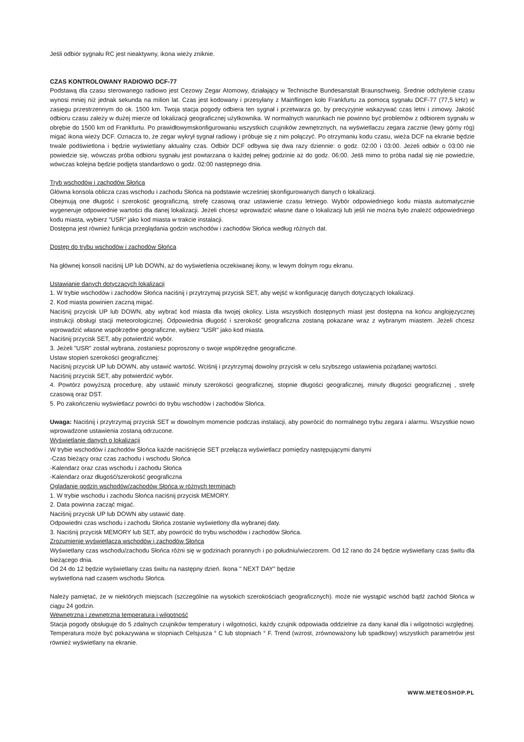Jeśli odbiór sygnału RC jest nieaktywny, ikona wieży zniknie.
CZAS KONTROLOWANY RADIOWO DCF-77
Podstawą dla czasu sterowanego radiowo jest Cezowy Zegar Atomowy, działający w Technische Bundesanstalt Braunschweig. Średnie odchylenie czasu wynosi mniej niż jednak sekunda na milion lat. Czas jest kodowany i przesyłany z Mainflingen koło Frankfurtu za pomocą sygnału DCF-77 (77,5 kHz) w zasięgu przestrzennym do ok. 1500 km. Twoja stacja pogody odbiera ten sygnał i przetwarza go, by precyzyjnie wskazywać czas letni i zimowy. Jakość odbioru czasu zależy w dużej mierze od lokalizacji geograficznej użytkownika. W normalnych warunkach nie powinno być problemów z odbiorem sygnału w obrębie do 1500 km od Frankfurtu. Po prawidłowymskonfigurowaniu wszystkich czujników zewnętrznych, na wyświetlaczu zegara zacznie (lewy górny róg) migać ikona wieży DCF. Oznacza to, że zegar wykrył sygnał radiowy i próbuje się z nim połączyć. Po otrzymaniu kodu czasu, wieża DCF na ekranie będzie trwale podświetlona i będzie wyświetlany aktualny czas. Odbiór DCF odbywa się dwa razy dziennie: o godz. 02:00 i 03:00. Jeżeli odbiór o 03:00 nie powiedzie się, wówczas próba odbioru sygnału jest powtarzana o każdej pełnej godzinie aż do godz. 06:00. Jeśli mimo to próba nadal się nie powiedzie, wówczas kolejna będzie podjęta standardowo o godz. 02:00 następnego dnia.
Tryb wschodów i zachodów Słońca
Główna konsola oblicza czas wschodu i zachodu Słońca na podstawie wcześniej skonfigurowanych danych o lokalizacji.
Obejmują one długość i szerokość geograficzną, strefę czasową oraz ustawienie czasu letniego. Wybór odpowiedniego kodu miasta automatycznie wygeneruje odpowiednie wartości dla danej lokalizacji. Jeżeli chcesz wprowadzić własne dane o lokalizacji lub jeśli nie można było znaleźć odpowiedniego kodu miasta, wybierz "USR" jako kod miasta w trakcie instalacji.
Dostępna jest również funkcja przeglądania godzin wschodów i zachodów Słońca według różnych dat.
Dostęp do trybu wschodów i zachodów Słońca
Na głównej konsoli naciśnij UP lub DOWN, aż do wyświetlenia oczekiwanej ikony, w lewym dolnym rogu ekranu.
Ustawianie danych dotyczących lokalizacji
1. W trybie wschodów i zachodów Słońca naciśnij i przytrzymaj przycisk SET, aby wejść w konfigurację danych dotyczących lokalizacji.
2. Kod miasta powinien zaczną migać.
Naciśnij przycisk UP lub DOWN, aby wybrać kod miasta dla twojej okolicy. Lista wszystkich dostępnych miast jest dostępna na końcu anglojęzycznej instrukcji obsługi stacji meteorologicznej. Odpowiednia długość i szerokość geograficzna zostaną pokazane wraz z wybranym miastem. Jeżeli chcesz wprowadzić własne współrzędne geograficzne, wybierz "USR" jako kod miasta.
Naciśnij przycisk SET, aby potwierdzić wybór.
3. Jeżeli "USR" został wybrana, zostaniesz poproszony o swoje współrzędne geograficzne.
Ustaw stopień szerokości geograficznej:
Naciśnij przycisk UP lub DOWN, aby ustawić wartość. Wciśnij i przytrzymaj dowolny przycisk w celu szybszego ustawienia pożądanej wartości.
Naciśnij przycisk SET, aby potwierdzić wybór.
4. Powtórz powyższą procedurę, aby ustawić minuty szerokości geograficznej, stopnie długości geograficznej, minuty długości geograficznej , strefę czasową oraz DST.
5. Po zakończeniu wyświetlacz powróci do trybu wschodów i zachodów Słońca.
Uwaga: Naciśnij i przytrzymaj przycisk SET w dowolnym momencie podczas instalacji, aby powrócić do normalnego trybu zegara i alarmu. Wszystkie nowo wprowadzone ustawienia zostaną odrzucone.
Wyświetlanie danych o lokalizacji
W trybie wschodów i zachodów Słońca każde naciśnięcie SET przełącza wyświetlacz pomiędzy następującymi danymi
-Czas bieżący oraz czas zachodu i wschodu Słońca
-Kalendarz oraz czas wschodu i zachodu Słońca
-Kalendarz oraz długość/szerokość geograficzna
Oglądanie godzin wschodów/zachodów Słońca w różnych terminach
1. W trybie wschodu i zachodu Słońca naciśnij przycisk MEMORY.
2. Data powinna zacząć migać.
Naciśnij przycisk UP lub DOWN aby ustawić datę.
Odpowiedni czas wschodu i zachodu Słońca zostanie wyświetlony dla wybranej daty.
3. Naciśnij przycisk MEMORY lub SET, aby powrócić do trybu wschodów i zachodów Słońca.
Zrozumienie wyświetlacza wschodów i zachodów Słońca
Wyświetlany czas wschodu/zachodu Słońca różni się w godzinach porannych i po południu/wieczorem. Od 12 rano do 24 będzie wyświetlany czas świtu dla bieżącego dnia.
Od 24 do 12 będzie wyświetlany czas świtu na następny dzień. Ikona " NEXT DAY" będzie
wyświetlona nad czasem wschodu Słońca.
Należy pamiętać, że w niektórych miejscach (szczególnie na wysokich szerokościach geograficznych). może nie wystąpić wschód bądź zachód Słońca w ciągu 24 godzin.
Wewnętrzna i zewnętrzna temperatura i wilgotność
Stacja pogody obsługuje do 5 zdalnych czujników temperatury i wilgotności, każdy czujnik odpowiada oddzielnie za dany kanał dla i wilgotności względnej. Temperatura może być pokazywana w stopniach Celsjusza ° C lub stopniach ° F. Trend (wzrost, zrównoważony lub spadkowy) wszystkich parametrów jest również wyświetlany na ekranie.
WWW.METEOSHOP.PL